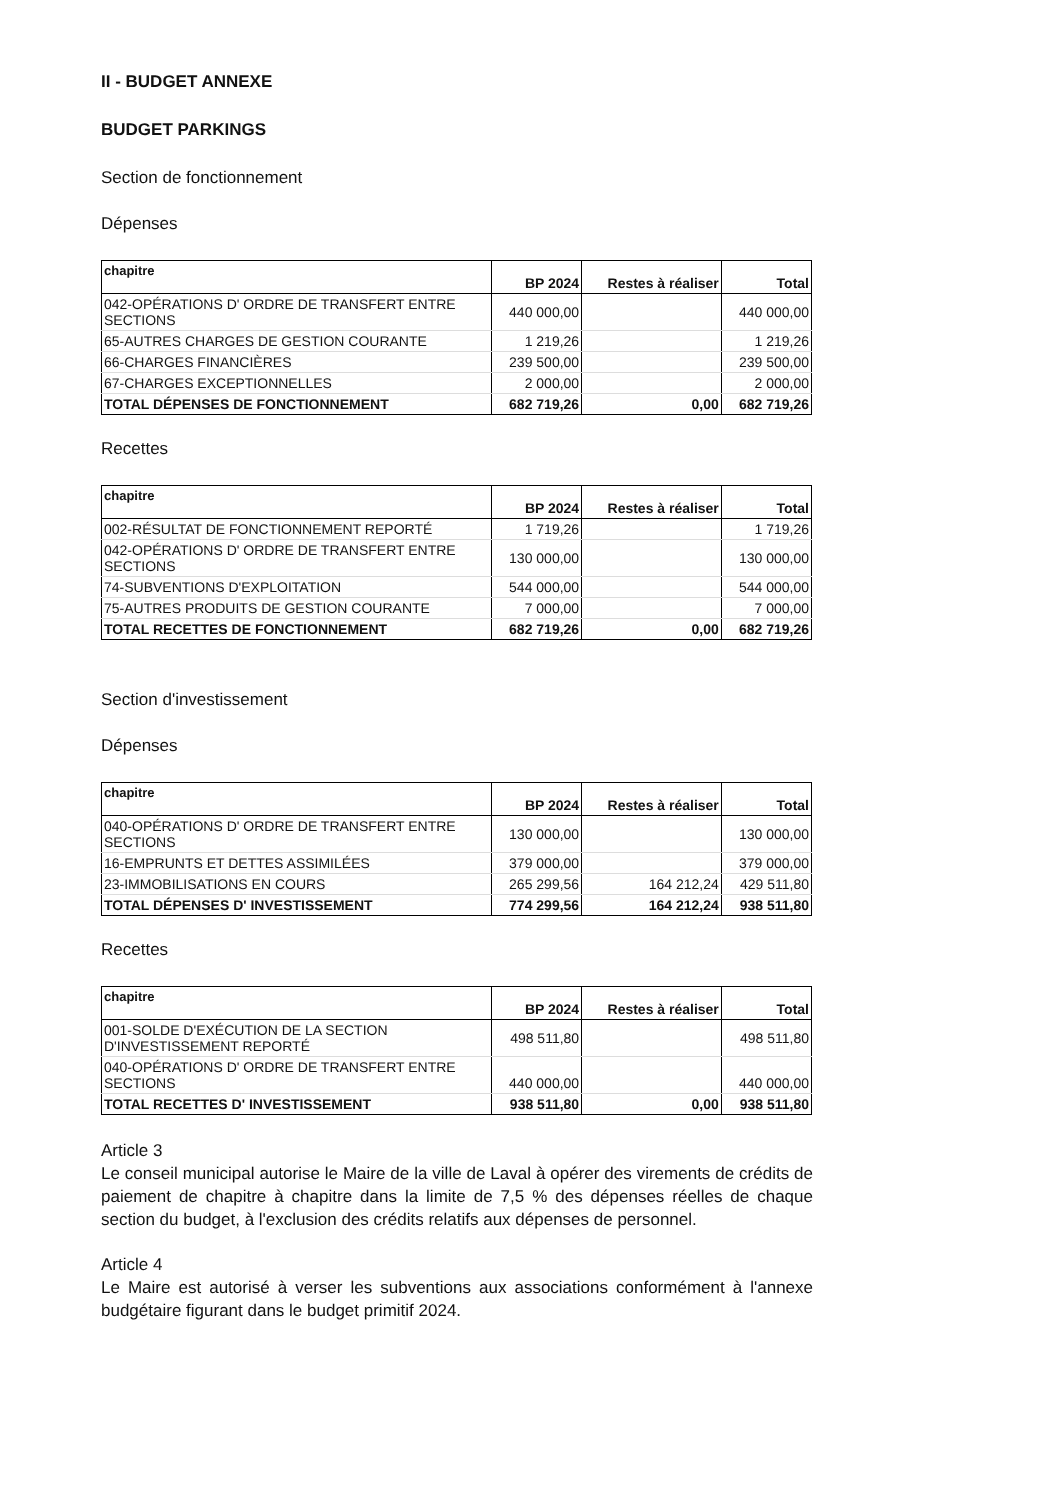II - BUDGET ANNEXE
BUDGET PARKINGS
Section de fonctionnement
Dépenses
| chapitre | BP 2024 | Restes à réaliser | Total |
| --- | --- | --- | --- |
| 042-OPÉRATIONS D' ORDRE DE TRANSFERT ENTRE SECTIONS | 440 000,00 | | 440 000,00 |
| 65-AUTRES CHARGES DE GESTION COURANTE | 1 219,26 | | 1 219,26 |
| 66-CHARGES FINANCIÈRES | 239 500,00 | | 239 500,00 |
| 67-CHARGES EXCEPTIONNELLES | 2 000,00 | | 2 000,00 |
| TOTAL DÉPENSES DE FONCTIONNEMENT | 682 719,26 | 0,00 | 682 719,26 |
Recettes
| chapitre | BP 2024 | Restes à réaliser | Total |
| --- | --- | --- | --- |
| 002-RÉSULTAT DE FONCTIONNEMENT REPORTÉ | 1 719,26 | | 1 719,26 |
| 042-OPÉRATIONS D' ORDRE DE TRANSFERT ENTRE SECTIONS | 130 000,00 | | 130 000,00 |
| 74-SUBVENTIONS D'EXPLOITATION | 544 000,00 | | 544 000,00 |
| 75-AUTRES PRODUITS DE GESTION COURANTE | 7 000,00 | | 7 000,00 |
| TOTAL RECETTES DE FONCTIONNEMENT | 682 719,26 | 0,00 | 682 719,26 |
Section d'investissement
Dépenses
| chapitre | BP 2024 | Restes à réaliser | Total |
| --- | --- | --- | --- |
| 040-OPÉRATIONS D' ORDRE DE TRANSFERT ENTRE SECTIONS | 130 000,00 | | 130 000,00 |
| 16-EMPRUNTS ET DETTES ASSIMILÉES | 379 000,00 | | 379 000,00 |
| 23-IMMOBILISATIONS EN COURS | 265 299,56 | 164 212,24 | 429 511,80 |
| TOTAL DÉPENSES D' INVESTISSEMENT | 774 299,56 | 164 212,24 | 938 511,80 |
Recettes
| chapitre | BP 2024 | Restes à réaliser | Total |
| --- | --- | --- | --- |
| 001-SOLDE D'EXÉCUTION DE LA SECTION D'INVESTISSEMENT REPORTÉ | 498 511,80 | | 498 511,80 |
| 040-OPÉRATIONS D' ORDRE DE TRANSFERT ENTRE SECTIONS | 440 000,00 | | 440 000,00 |
| TOTAL RECETTES D' INVESTISSEMENT | 938 511,80 | 0,00 | 938 511,80 |
Article 3
Le conseil municipal autorise le Maire de la ville de Laval à opérer des virements de crédits de paiement de chapitre à chapitre dans la limite de 7,5 % des dépenses réelles de chaque section du budget, à l'exclusion des crédits relatifs aux dépenses de personnel.
Article 4
Le Maire est autorisé à verser les subventions aux associations conformément à l'annexe budgétaire figurant dans le budget primitif 2024.